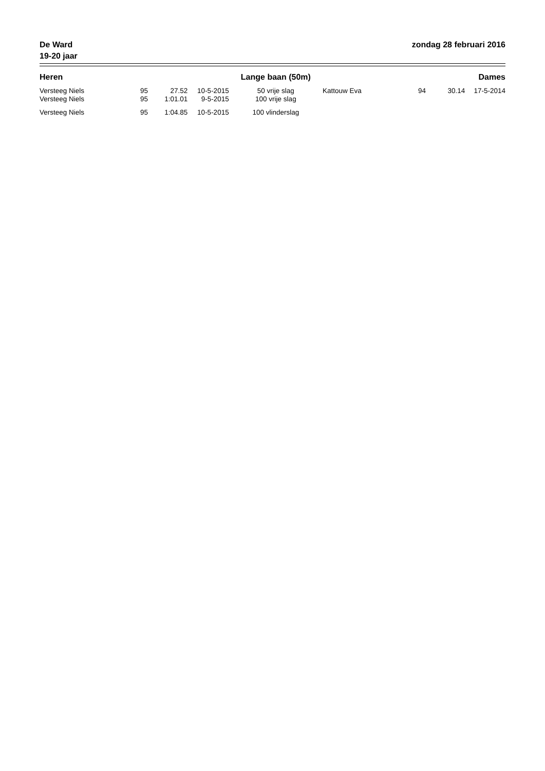De Ward
19-20 jaar
zondag 28 februari 2016
| Heren | | | | Lange baan (50m) | | | | Dames |
| --- | --- | --- | --- | --- | --- | --- | --- | --- |
| Versteeg Niels | 95 | 27.52 | 10-5-2015 | 50 vrije slag | Kattouw Eva | 94 | 30.14 | 17-5-2014 |
| Versteeg Niels | 95 | 1:01.01 | 9-5-2015 | 100 vrije slag | | | | |
| Versteeg Niels | 95 | 1:04.85 | 10-5-2015 | 100 vlinderslag | | | | |